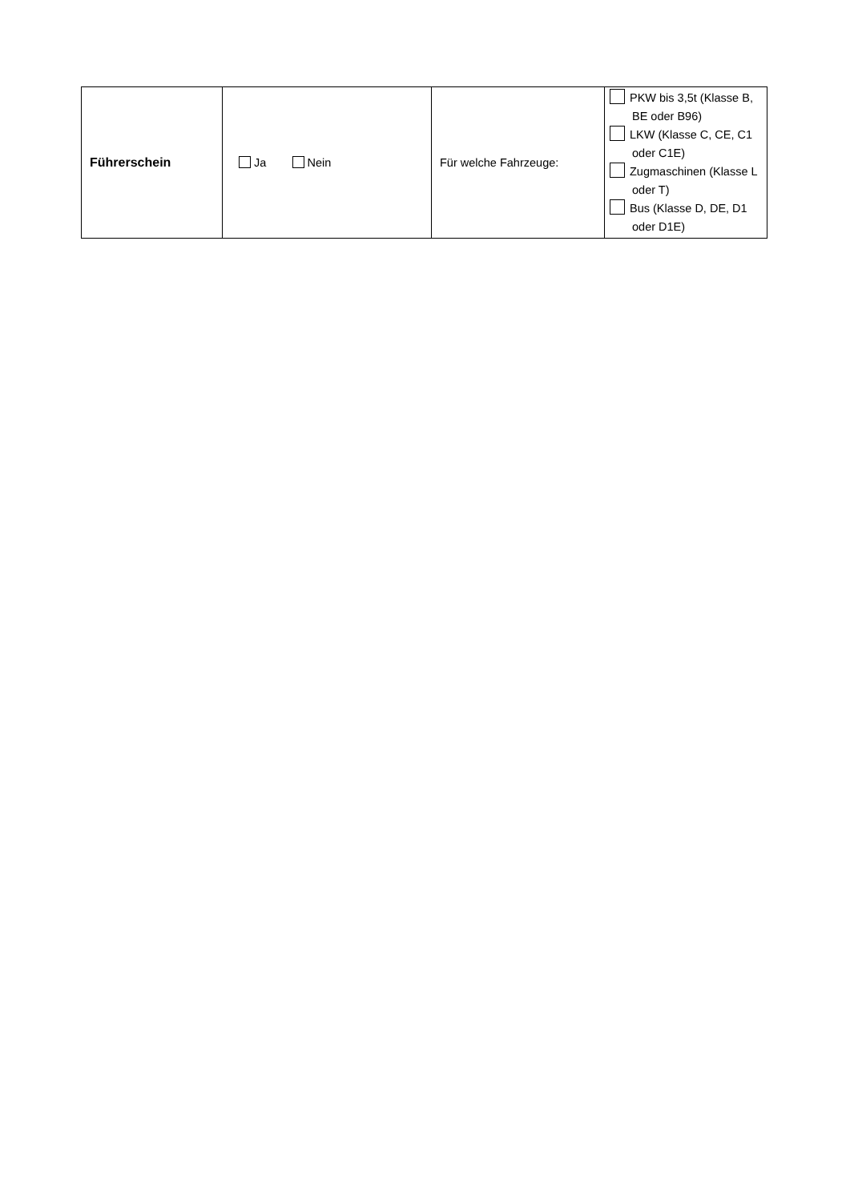| Führerschein | Ja Nein | Für welche Fahrzeuge: | PKW bis 3,5t (Klasse B, BE oder B96) LKW (Klasse C, CE, C1 oder C1E) Zugmaschinen (Klasse L oder T) Bus (Klasse D, DE, D1 oder D1E) |